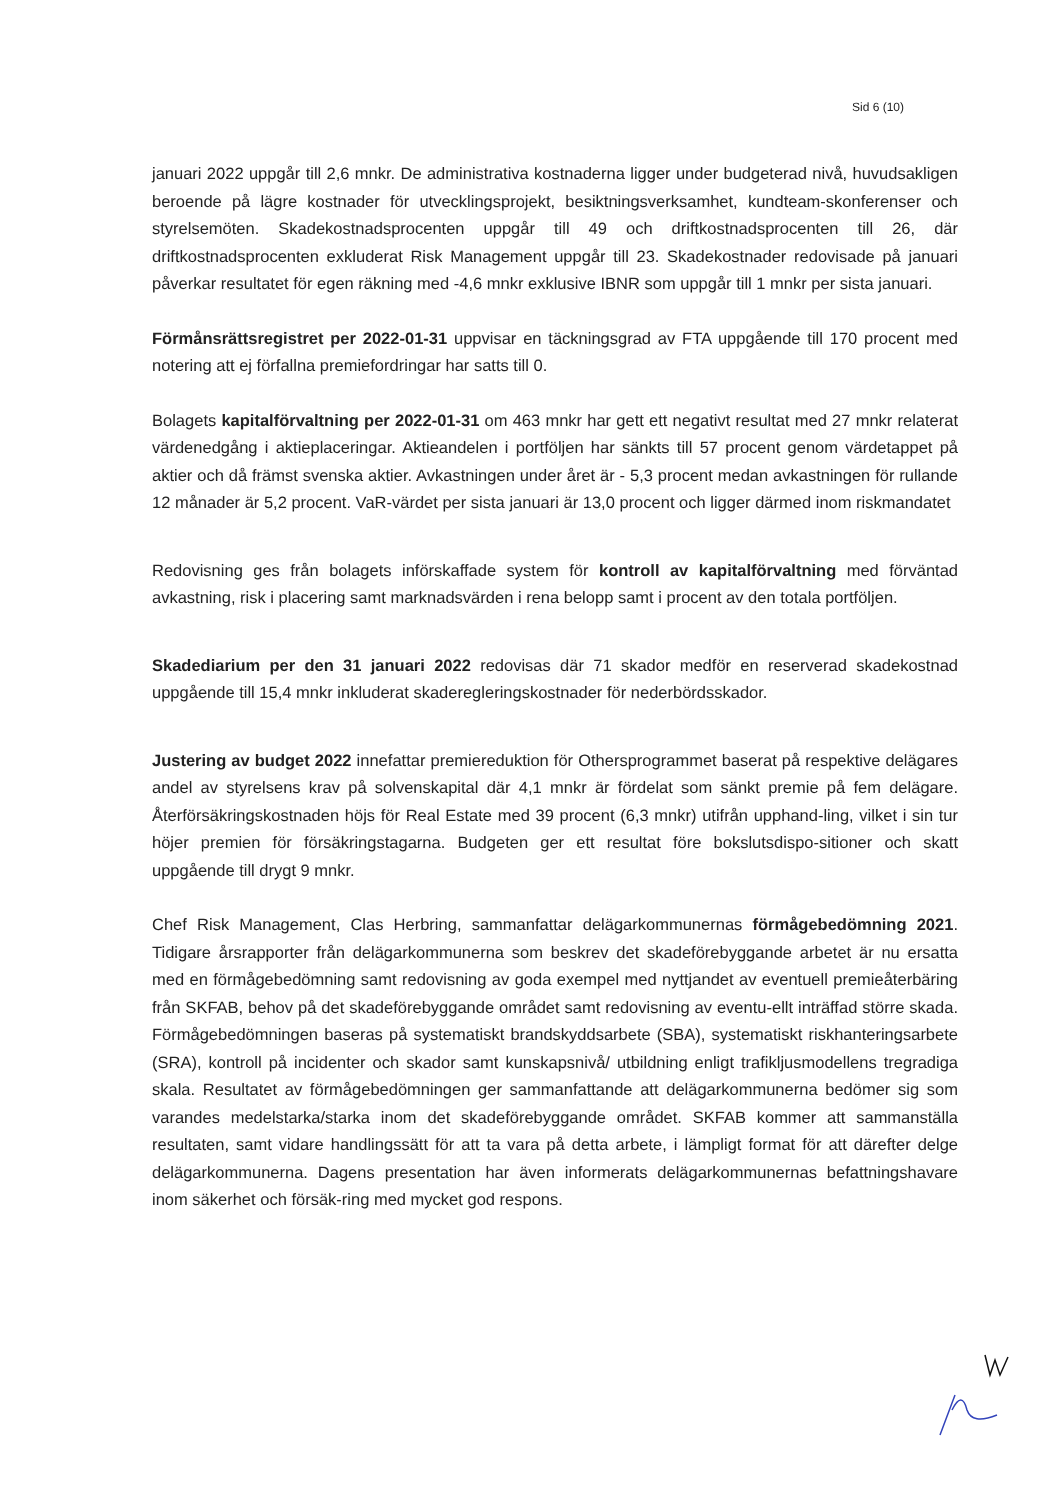Sid 6 (10)
januari 2022 uppgår till 2,6 mnkr. De administrativa kostnaderna ligger under budgeterad nivå, huvudsakligen beroende på lägre kostnader för utvecklingsprojekt, besiktningsverksamhet, kundteam-skonferenser och styrelsemöten. Skadekostnadsprocenten uppgår till 49 och driftkostnadsprocenten till 26, där driftkostnadsprocenten exkluderat Risk Management uppgår till 23. Skadekostnader redovisade på januari påverkar resultatet för egen räkning med -4,6 mnkr exklusive IBNR som uppgår till 1 mnkr per sista januari.
Förmånsrättsregistret per 2022-01-31 uppvisar en täckningsgrad av FTA uppgående till 170 procent med notering att ej förfallna premiefordringar har satts till 0.
Bolagets kapitalförvaltning per 2022-01-31 om 463 mnkr har gett ett negativt resultat med 27 mnkr relaterat värdenedgång i aktieplaceringar. Aktieandelen i portföljen har sänkts till 57 procent genom värdetappet på aktier och då främst svenska aktier. Avkastningen under året är - 5,3 procent medan avkastningen för rullande 12 månader är 5,2 procent. VaR-värdet per sista januari är 13,0 procent och ligger därmed inom riskmandatet
Redovisning ges från bolagets införskaffade system för kontroll av kapitalförvaltning med förväntad avkastning, risk i placering samt marknadsvärden i rena belopp samt i procent av den totala portföljen.
Skadediarium per den 31 januari 2022 redovisas där 71 skador medför en reserverad skadekostnad uppgående till 15,4 mnkr inkluderat skaderegleringskostnader för nederbördsskador.
Justering av budget 2022 innefattar premiereduktion för Othersprogrammet baserat på respektive delägares andel av styrelsens krav på solvenskapital där 4,1 mnkr är fördelat som sänkt premie på fem delägare. Återförsäkringskostnaden höjs för Real Estate med 39 procent (6,3 mnkr) utifrån upphand-ling, vilket i sin tur höjer premien för försäkringstagarna. Budgeten ger ett resultat före bokslutsdispo-sitioner och skatt uppgående till drygt 9 mnkr.
Chef Risk Management, Clas Herbring, sammanfattar delägarkommunernas förmågebedömning 2021. Tidigare årsrapporter från delägarkommunerna som beskrev det skadeförebyggande arbetet är nu ersatta med en förmågebedömning samt redovisning av goda exempel med nyttjandet av eventuell premieåterbäring från SKFAB, behov på det skadeförebyggande området samt redovisning av eventu-ellt inträffad större skada. Förmågebedömningen baseras på systematiskt brandskyddsarbete (SBA), systematiskt riskhanteringsarbete (SRA), kontroll på incidenter och skador samt kunskapsnivå/ utbildning enligt trafikljusmodellens tregradiga skala. Resultatet av förmågebedömningen ger sammanfattande att delägarkommunerna bedömer sig som varandes medelstarka/starka inom det skadeförebyggande området. SKFAB kommer att sammanställa resultaten, samt vidare handlingssätt för att ta vara på detta arbete, i lämpligt format för att därefter delge delägarkommunerna. Dagens presentation har även informerats delägarkommunernas befattningshavare inom säkerhet och försäk-ring med mycket god respons.